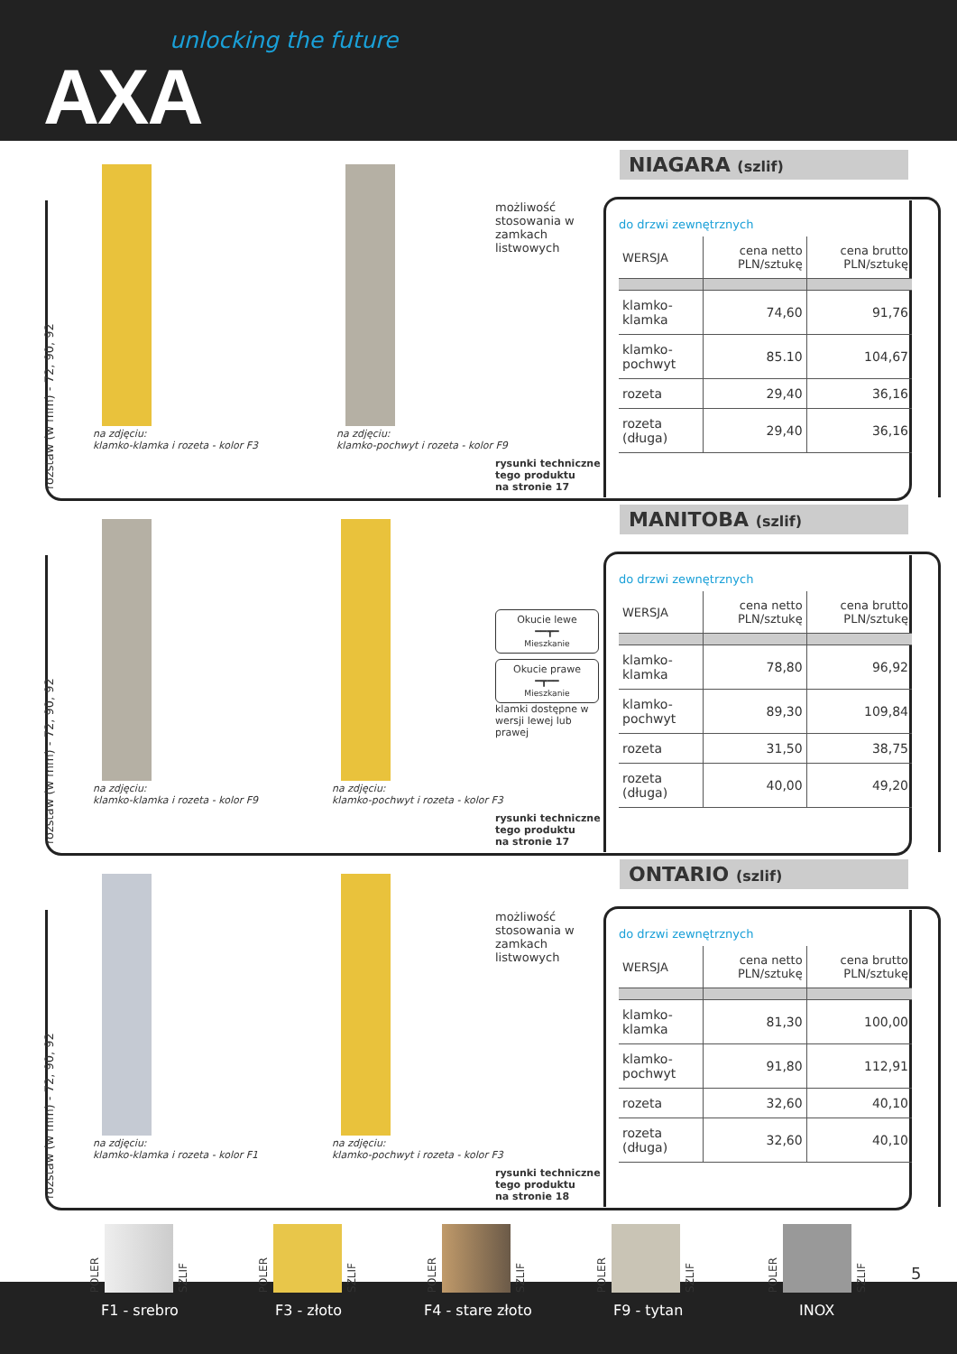unlocking the future
AXA
rozstaw (w mm) - 72, 90, 92
na zdjęciu:
klamko-klamka i rozeta - kolor F3
na zdjęciu:
klamko-pochwyt i rozeta - kolor F9
możliwość stosowania w zamkach listwowych
rysunki techniczne
tego produktu
na stronie 17
NIAGARA (szlif)
do drzwi zewnętrznych
| WERSJA | cena netto PLN/sztukę | cena brutto PLN/sztukę |
| --- | --- | --- |
| klamko-klamka | 74,60 | 91,76 |
| klamko-pochwyt | 85.10 | 104,67 |
| rozeta | 29,40 | 36,16 |
| rozeta (długa) | 29,40 | 36,16 |
rozstaw (w mm) - 72, 90, 92
na zdjęciu:
klamko-klamka i rozeta - kolor F9
na zdjęciu:
klamko-pochwyt i rozeta - kolor F3
Okucie lewe
━━┳━
Mieszkanie
Okucie prawe
━┳━━
Mieszkanie
klamki dostępne w wersji lewej lub prawej
rysunki techniczne
tego produktu
na stronie 17
MANITOBA (szlif)
do drzwi zewnętrznych
| WERSJA | cena netto PLN/sztukę | cena brutto PLN/sztukę |
| --- | --- | --- |
| klamko-klamka | 78,80 | 96,92 |
| klamko-pochwyt | 89,30 | 109,84 |
| rozeta | 31,50 | 38,75 |
| rozeta (długa) | 40,00 | 49,20 |
rozstaw (w mm) - 72, 90, 92
na zdjęciu:
klamko-klamka i rozeta - kolor F1
na zdjęciu:
klamko-pochwyt i rozeta - kolor F3
możliwość stosowania w zamkach listwowych
rysunki techniczne
tego produktu
na stronie 18
ONTARIO (szlif)
do drzwi zewnętrznych
| WERSJA | cena netto PLN/sztukę | cena brutto PLN/sztukę |
| --- | --- | --- |
| klamko-klamka | 81,30 | 100,00 |
| klamko-pochwyt | 91,80 | 112,91 |
| rozeta | 32,60 | 40,10 |
| rozeta (długa) | 32,60 | 40,10 |
POLER
SZLIF
POLER
SZLIF
POLER
SZLIF
POLER
SZLIF
POLER
SZLIF
F1 - srebro F3 - złoto F4 - stare złoto F9 - tytan INOX
5